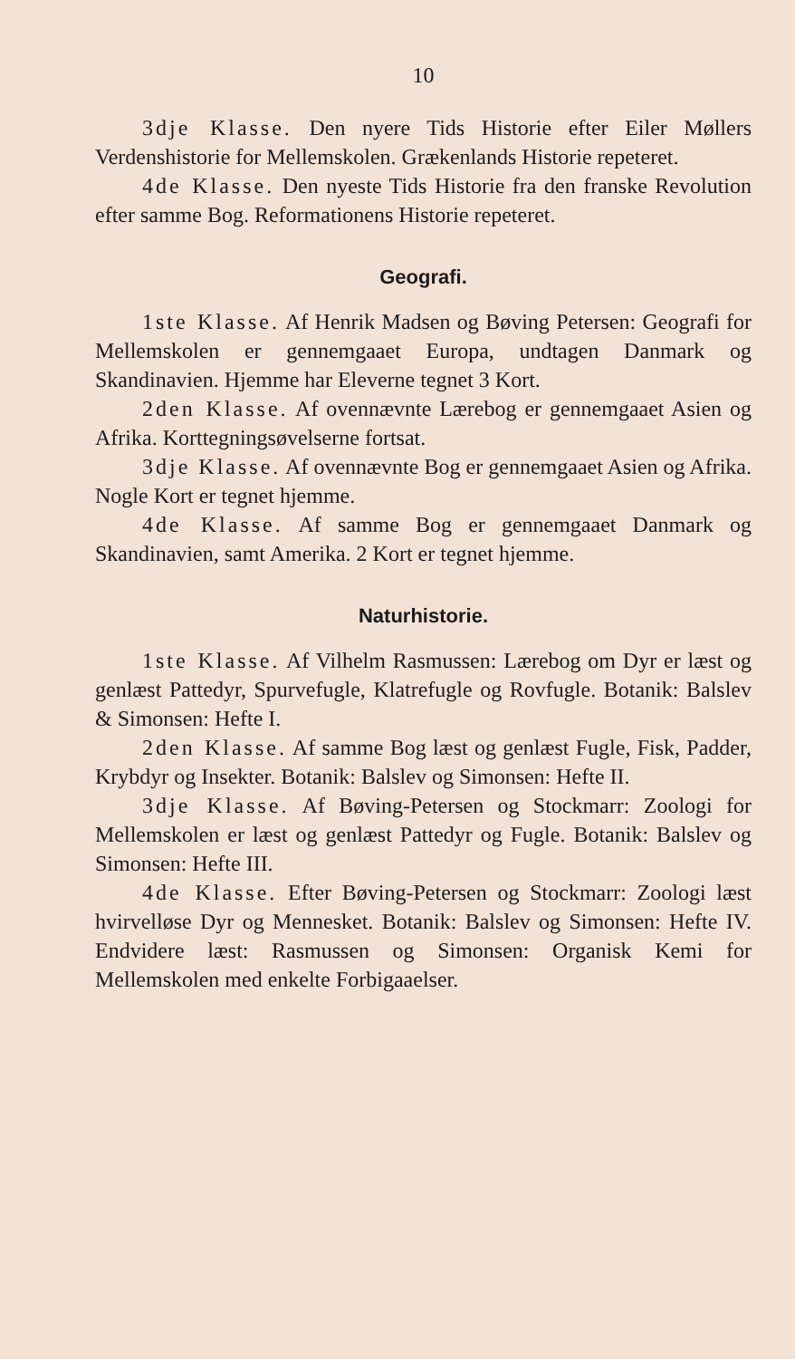10
3dje Klasse. Den nyere Tids Historie efter Eiler Møllers Verdenshistorie for Mellemskolen. Grækenlands Historie repeteret.
4de Klasse. Den nyeste Tids Historie fra den franske Revolution efter samme Bog. Reformationens Historie repeteret.
Geografi.
1ste Klasse. Af Henrik Madsen og Bøving Petersen: Geografi for Mellemskolen er gennemgaaet Europa, undtagen Danmark og Skandinavien. Hjemme har Eleverne tegnet 3 Kort.
2den Klasse. Af ovennævnte Lærebog er gennemgaaet Asien og Afrika. Korttegningsøvelserne fortsat.
3dje Klasse. Af ovennævnte Bog er gennemgaaet Asien og Afrika. Nogle Kort er tegnet hjemme.
4de Klasse. Af samme Bog er gennemgaaet Danmark og Skandinavien, samt Amerika. 2 Kort er tegnet hjemme.
Naturhistorie.
1ste Klasse. Af Vilhelm Rasmussen: Lærebog om Dyr er læst og genlæst Pattedyr, Spurvefugle, Klatrefugle og Rovfugle. Botanik: Balslev & Simonsen: Hefte I.
2den Klasse. Af samme Bog læst og genlæst Fugle, Fisk, Padder, Krybdyr og Insekter. Botanik: Balslev og Simonsen: Hefte II.
3dje Klasse. Af Bøving-Petersen og Stockmarr: Zoologi for Mellemskolen er læst og genlæst Pattedyr og Fugle. Botanik: Balslev og Simonsen: Hefte III.
4de Klasse. Efter Bøving-Petersen og Stockmarr: Zoologi læst hvirvelløse Dyr og Mennesket. Botanik: Balslev og Simonsen: Hefte IV. Endvidere læst: Rasmussen og Simonsen: Organisk Kemi for Mellemskolen med enkelte Forbigaaelser.